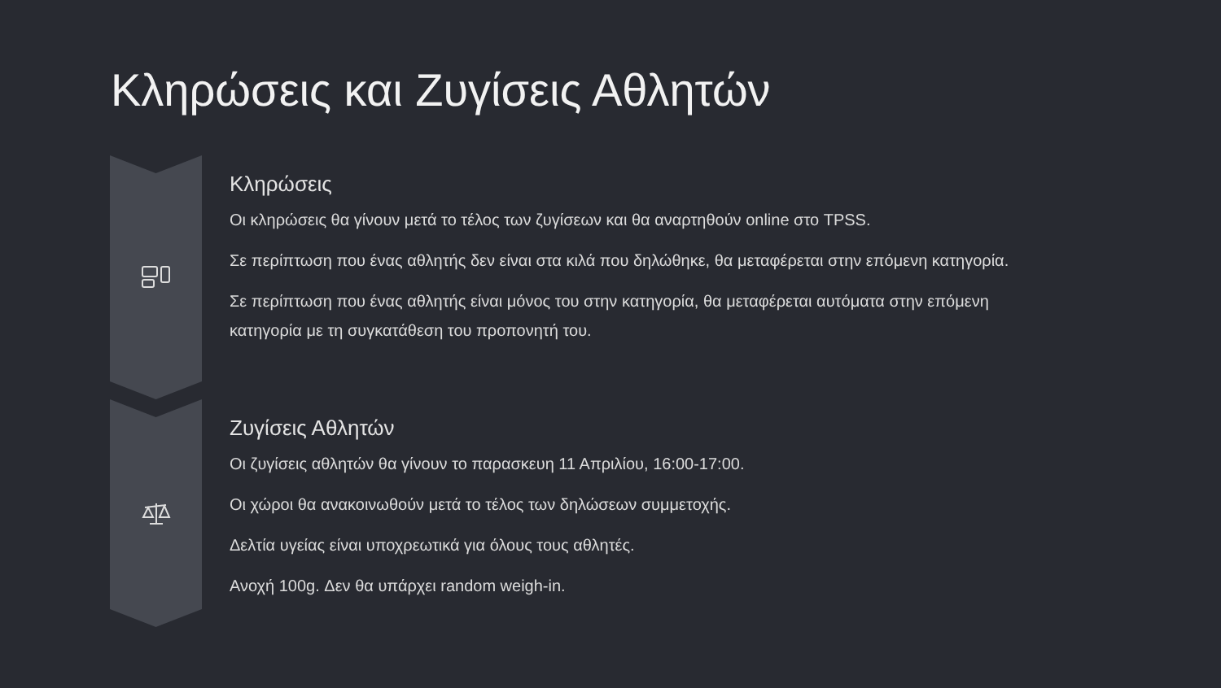Κληρώσεις και Ζυγίσεις Αθλητών
Κληρώσεις
Οι κληρώσεις θα γίνουν μετά το τέλος των ζυγίσεων και θα αναρτηθούν online στο TPSS.
Σε περίπτωση που ένας αθλητής δεν είναι στα κιλά που δηλώθηκε, θα μεταφέρεται στην επόμενη κατηγορία.
Σε περίπτωση που ένας αθλητής είναι μόνος του στην κατηγορία, θα μεταφέρεται αυτόματα στην επόμενη κατηγορία με τη συγκατάθεση του προπονητή του.
Ζυγίσεις Αθλητών
Οι ζυγίσεις αθλητών θα γίνουν το παρασκευη 11 Απριλίου, 16:00-17:00.
Οι χώροι θα ανακοινωθούν μετά το τέλος των δηλώσεων συμμετοχής.
Δελτία υγείας είναι υποχρεωτικά για όλους τους αθλητές.
Ανοχή 100g. Δεν θα υπάρχει random weigh-in.